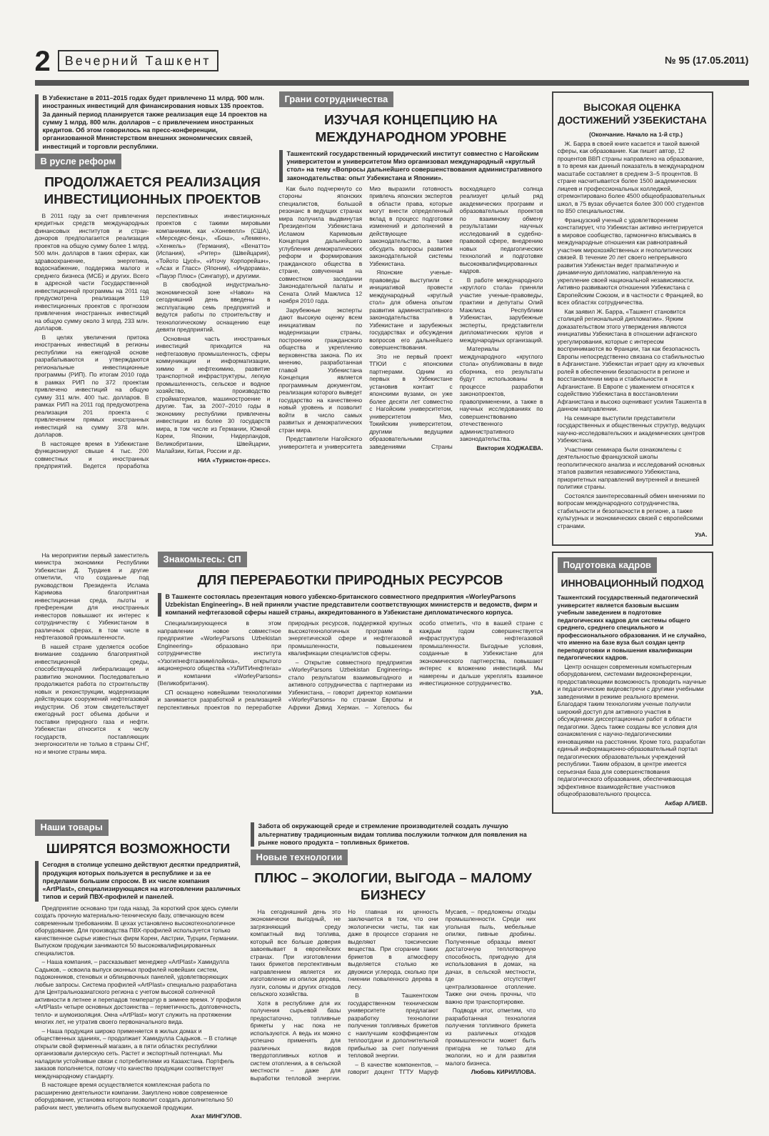2 Вечерний Ташкент № 95 (17.05.2011)
В Узбекистане в 2011–2015 годах будет привлечено 11 млрд. 900 млн. иностранных инвестиций для финансирования новых 135 проектов. За данный период планируется также реализация еще 14 проектов на сумму 1 млрд. 800 млн. долларов – с привлечением иностранных кредитов. Об этом говорилось на пресс-конференции, организованной Министерством внешних экономических связей, инвестиций и торговли республики.
В русле реформ
ПРОДОЛЖАЕТСЯ РЕАЛИЗАЦИЯ ИНВЕСТИЦИОННЫХ ПРОЕКТОВ
В 2011 году за счет привлечения кредитных средств международных финансовых институтов и стран-доноров предполагается реализация проектов на общую сумму более 1 млрд. 500 млн. долларов в таких сферах, как здравоохранение, энергетика, водоснабжение, поддержка малого и среднего бизнеса (МСБ) и других. Всего в адресной части Государственной инвестиционной программы на 2011 год предусмотрена реализация 119 инвестиционных проектов с прогнозом привлечения иностранных инвестиций на общую сумму около 3 млрд. 233 млн. долларов.
В целях увеличения притока иностранных инвестиций в регионы республики на ежегодной основе разрабатываются и утверждаются региональные инвестиционные программы (РИП). По итогам 2010 года в рамках РИП по 372 проектам привлечено инвестиций на общую сумму 311 млн. 400 тыс. долларов. В рамках РИП на 2011 год предусмотрена реализация 201 проекта с привлечением прямых иностранных инвестиций на сумму 378 млн. долларов.
В настоящее время в Узбекистане функционируют свыше 4 тыс. 200 совместных и иностранных предприятий. Ведется проработка перспективных инвестиционных проектов с такими мировыми компаниями, как «Хоневелл» (США), «Мерседес-бенц», «Бош», «Лемкен», «Хенкель» (Германия), «Венатто» (Испания), «Ритер» (Швейцария), «Тойото Цусё», «Иточу Корпорейшн», «Асах и Гласс» (Япония), «Индорама», «Пауэр Плюс» (Сингапур), и другими.
В свободной индустриально-экономической зоне «Навои» на сегодняшний день введены в эксплуатацию семь предприятий и ведутся работы по строительству и технологическому оснащению еще девяти предприятий.
Основная часть иностранных инвестиций приходится на нефтегазовую промышленность, сферы коммуникации и информатизации, химию и нефтехимию, развитие транспортной инфраструктуры, легкую промышленность, сельское и водное хозяйство, производство стройматериалов, машиностроение и другие. Так, за 2007–2010 годы в экономику республики привлечены инвестиции из более 30 государств мира, в том числе из Германии, Южной Кореи, Японии, Нидерландов, Великобритании, Швейцарии, Малайзии, Китая, России и др.
НИА «Туркистон-пресс».
Грани сотрудничества
ИЗУЧАЯ КОНЦЕПЦИЮ НА МЕЖДУНАРОДНОМ УРОВНЕ
Ташкентский государственный юридический институт совместно с Нагойским университетом и университетом Миэ организовал международный «круглый стол» на тему «Вопросы дальнейшего совершенствования административного законодательства: опыт Узбекистана и Японии».
Как было подчеркнуто со стороны японских специалистов, большой резонанс в ведущих странах мира получила выдвинутая Президентом Узбекистана Исламом Каримовым Концепция дальнейшего углубления демократических реформ и формирования гражданского общества в стране, озвученная на совместном заседании Законодательной палаты и Сената Олий Мажлиса 12 ноября 2010 года.
Зарубежные эксперты дают высокую оценку всем инициативам по модернизации страны, построению гражданского общества и укреплению верховенства закона. По их мнению, разработанная главой Узбекистана Концепция является программным документом, реализация которого выведет государство на качественно новый уровень и позволит войти в число самых развитых и демократических стран мира.
Представители Нагойского университета и университета Миэ выразили готовность привлечь японских экспертов в области права, которые могут внести определенный вклад в процесс подготовки изменений и дополнений в действующее законодательство, а также обсудить вопросы развития законодательной системы Узбекистана.
Японские ученые-правоведы выступили с инициативой провести международный «круглый стол» для обмена опытом развития административного законодательства в Узбекистане и зарубежных государствах и обсуждения вопросов его дальнейшего совершенствования.
Это не первый проект ТГЮИ с японскими партнерами. Одним из первых в Узбекистане установив контакт с японскими вузами, он уже более десяти лет совместно с Нагойским университетом, университетом Миэ, Токийским университетом, другими ведущими образовательными заведениями Страны восходящего солнца реализует целый ряд академических программ и образовательных проектов по взаимному обмену результатами научных исследований в судебно-правовой сфере, внедрению новых педагогических технологий и подготовке высококвалифицированных кадров.
В работе международного «круглого стола» приняли участие ученые-правоведы, практики и депутаты Олий Мажлиса Республики Узбекистан, зарубежные эксперты, представители дипломатических кругов и международных организаций.
Материалы международного «круглого стола» опубликованы в виде сборника, его результаты будут использованы в процессе разработки законопроектов, правоприменении, а также в научных исследованиях по совершенствованию отечественного административного законодательства.
Виктория ХОДЖАЕВА.
ВЫСОКАЯ ОЦЕНКА ДОСТИЖЕНИЙ УЗБЕКИСТАНА
(Окончание. Начало на 1-й стр.)
Ж. Барра в своей книге касается и такой важной сферы, как образование. Как пишет автор, 12 процентов ВВП страны направлено на образование, в то время как данный показатель в международном масштабе составляет в среднем 3–5 процентов. В стране насчитывается более 1500 академических лицеев и профессиональных колледжей, отремонтировано более 4500 общеобразовательных школ, в 75 вузах обучается более 300 000 студентов по 850 специальностям.
Французский ученый с удовлетворением констатирует, что Узбекистан активно интегрируется в мировое сообщество, гармонично вписываясь в международные отношения как равноправный участник мирохозяйственных и геополитических связей. В течение 20 лет своего непрерывного развития Узбекистан ведет прагматичную и динамичную дипломатию, направленную на укрепление своей национальной независимости. Активно развиваются отношения Узбекистана с Европейским Союзом, и в частности с Францией, во всех областях сотрудничества.
Как заявил Ж. Барра, «Ташкент становится столицей региональной дипломатии». Ярким доказательством этого утверждения являются инициативы Узбекистана в отношении афганского урегулирования, которые с интересом воспринимаются во Франции, так как безопасность Европы непосредственно связана со стабильностью в Афганистане. Узбекистан играет одну из ключевых ролей в обеспечении безопасности в регионе и восстановлении мира и стабильности в Афганистане. В Европе с уважением относятся к содействию Узбекистана в восстановлении Афганистана и высоко оценивают усилия Ташкента в данном направлении.
На семинаре выступили представители государственных и общественных структур, ведущих научно-исследовательских и академических центров Узбекистана.
Участники семинара были ознакомлены с деятельностью французской школы геополитического анализа и исследований основных этапов развития независимого Узбекистана, приоритетных направлений внутренней и внешней политики страны.
Состоялся заинтересованный обмен мнениями по вопросам международного сотрудничества, стабильности и безопасности в регионе, а также культурных и экономических связей с европейскими странами.
УзА.
На мероприятии первый заместитель министра экономики Республики Узбекистан Д. Турдиев и другие отметили, что созданные под руководством Президента Ислама Каримова благоприятная инвестиционная среда, льготы и преференции для иностранных инвесторов повышают их интерес к сотрудничеству с Узбекистаном в различных сферах, в том числе в нефтегазовой промышленности.
В нашей стране уделяется особое внимание созданию благоприятной инвестиционной среды, способствующей либерализации и развитию экономики. Последовательно продолжается работа по строительству новых и реконструкции, модернизации действующих сооружений нефтегазовой индустрии. Об этом свидетельствует ежегодный рост объема добычи и поставки природного газа и нефти. Узбекистан относится к числу государств, поставляющих энергоносители не только в страны СНГ, но и многие страны мира.
Знакомьтесь: СП
ДЛЯ ПЕРЕРАБОТКИ ПРИРОДНЫХ РЕСУРСОВ
В Ташкенте состоялась презентация нового узбекско-британского совместного предприятия «WorleyParsons Uzbekistan Engineering». В ней приняли участие представители соответствующих министерств и ведомств, фирм и компаний нефтегазовой сферы нашей страны, аккредитованного в Узбекистане дипломатического корпуса.
Специализирующееся в этом направлении новое совместное предприятие «WorleyParsons Uzbekistan Engineering» образовано при сотрудничестве института «Узогипнефтгазкимёлойиха», открытого акционерного общества «УзЛИТИнефтегаз» и компании «WorleyParsons» (Великобритания).
СП оснащено новейшими технологиями и занимается разработкой и реализацией перспективных проектов по переработке природных ресурсов, поддержкой крупных высокотехнологичных программ в энергетической сфере и нефтегазовой промышленности, повышением квалификации специалистов сферы.
– Открытие совместного предприятия «WorleyParsons Uzbekistan Engineering» стало результатом взаимовыгодного и активного сотрудничества с партнерами из Узбекистана, – говорит директор компании «WorleyParsons» по странам Европы и Африки Дэвид Херман. – Хотелось бы особо отметить, что в вашей стране с каждым годом совершенствуется инфраструктура нефтегазовой промышленности. Выгодные условия, созданные в Узбекистане для экономического партнерства, повышают интерес к вложению инвестиций. Мы намерены и дальше укреплять взаимное инвестиционное сотрудничество.
УзА.
Подготовка кадров
ИННОВАЦИОННЫЙ ПОДХОД
Ташкентский государственный педагогический университет является базовым высшим учебным заведением в подготовке педагогических кадров для системы общего среднего, среднего специального и профессионального образования. И не случайно, что именно на базе вуза был создан центр переподготовки и повышения квалификации педагогических кадров.
Центр оснащен современным компьютерным оборудованием, системами видеоконференции, предоставляющими возможность проводить научные и педагогические видеовстречи с другими учебными заведениями в режиме реального времени. Благодаря таким технологиям ученые получили широкий доступ для активного участия в обсуждениях диссертационных работ в области педагогики. Здесь также созданы все условия для ознакомления с научно-педагогическими инновациями на расстоянии. Кроме того, разработан единый информационно-образовательный портал педагогических образовательных учреждений республики. Таким образом, в центре имеется серьезная база для совершенствования педагогического образования, обеспечивающая эффективное взаимодействие участников общеобразовательного процесса.
Акбар АЛИЕВ.
Наши товары
ШИРЯТСЯ ВОЗМОЖНОСТИ
Сегодня в столице успешно действуют десятки предприятий, продукция которых пользуется в республике и за ее пределами большим спросом. В их числе компания «ArtPlast», специализирующаяся на изготовлении различных типов и серий ПВХ-профилей и панелей.
Предприятие основано три года назад. За короткий срок здесь сумели создать прочную материально-техническую базу, отвечающую всем современным требованиям. В цехах установлено высокотехнологичное оборудование. Для производства ПВХ-профилей используется только качественное сырье известных фирм Кореи, Австрии, Турции, Германии. Выпуском продукции занимаются 50 высококвалифицированных специалистов.
– Наша компания, – рассказывает менеджер «ArtPlast» Хамидулла Садыков, – освоила выпуск оконных профилей новейших систем, подоконников, стеновых и облицовочных панелей, удовлетворяющих любые запросы. Система профилей «ArtPlast» специально разработана для Центральноазиатского региона с учетом высокой солнечной активности в летнее и перепадов температур в зимнее время. У профиля «ArtPlast» четыре основных достоинства – герметичность, долговечность, тепло- и шумоизоляция. Окна «ArtPlast» могут служить на протяжении многих лет, не утратив своего первоначального вида.
– Наша продукция широко применяется в жилых домах и общественных зданиях, – продолжает Хамидулла Садыков. – В столице открыли свой фирменный магазин, а в пяти областях республики организовали дилерскую сеть. Растет и экспортный потенциал. Мы наладили устойчивые связи с потребителями из Казахстана. Портфель заказов пополняется, потому что качество продукции соответствует международному стандарту.
В настоящее время осуществляется комплексная работа по расширению деятельности компании. Закуплено новое современное оборудование, установка которого позволит создать дополнительно 50 рабочих мест, увеличить объем выпускаемой продукции.
Ахат МИНГУЛОВ.
Забота об окружающей среде и стремление производителей создать лучшую альтернативу традиционным видам топлива послужили толчком для появления на рынке нового продукта – топливных брикетов.
Новые технологии
ПЛЮС – ЭКОЛОГИИ, ВЫГОДА – МАЛОМУ БИЗНЕСУ
На сегодняшний день это экономически выгодный, не загрязняющий среду компактный вид топлива, который все больше доверия завоевывает в европейских странах. При изготовлении таких брикетов перспективным направлением является их изготовление из опилок дерева, лузги, соломы и других отходов сельского хозяйства.
Хотя в республике для их получения сырьевой базы предостаточно, топливные брикеты у нас пока не используются. А ведь их можно успешно применять для различных видов твердотопливных котлов и систем отопления, а в сельской местности – даже для выработки тепловой энергии. Но главная их ценность заключается в том, что они экологически чисты, так как даже в процессе сгорания не выделяют токсические вещества. При сгорании таких брикетов в атмосферу выделяется столько же двуокиси углерода, сколько при гниении поваленного дерева в лесу.
В Ташкентском государственном техническом университете предлагают разработку технологии получения топливных брикетов с наилучшим коэффициентом теплоотдачи и дополнительной прибылью за счет получения тепловой энергии.
– В качестве компонентов, – говорит доцент ТГТУ Маруф Мусаев, – предложены отходы промышленности. Среди них угольная пыль, мебельные опилки, пивные дробины. Полученные образцы имеют достаточную теплотворную способность, пригодную для использования в домах, на дачах, в сельской местности, где отсутствует централизованное отопление. Также они очень прочны, что важно при транспортировке.
Подводя итог, отметим, что разработанная технология получения топливного брикета из различных отходов промышленности может быть пригодна не только для экологии, но и для развития малого бизнеса.
Любовь КИРИЛЛОВА.